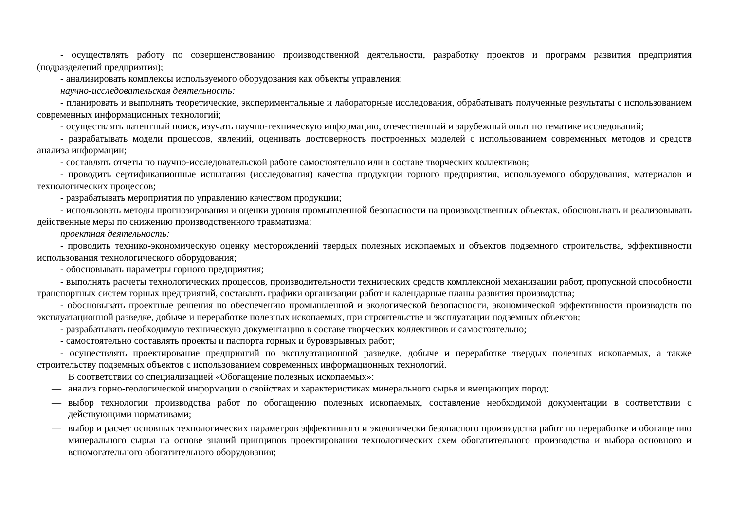- осуществлять работу по совершенствованию производственной деятельности, разработку проектов и программ развития предприятия (подразделений предприятия);
- анализировать комплексы используемого оборудования как объекты управления;
научно-исследовательская деятельность:
- планировать и выполнять теоретические, экспериментальные и лабораторные исследования, обрабатывать полученные результаты с использованием современных информационных технологий;
- осуществлять патентный поиск, изучать научно-техническую информацию, отечественный и зарубежный опыт по тематике исследований;
- разрабатывать модели процессов, явлений, оценивать достоверность построенных моделей с использованием современных методов и средств анализа информации;
- составлять отчеты по научно-исследовательской работе самостоятельно или в составе творческих коллективов;
- проводить сертификационные испытания (исследования) качества продукции горного предприятия, используемого оборудования, материалов и технологических процессов;
- разрабатывать мероприятия по управлению качеством продукции;
- использовать методы прогнозирования и оценки уровня промышленной безопасности на производственных объектах, обосновывать и реализовывать действенные меры по снижению производственного травматизма;
проектная деятельность:
- проводить технико-экономическую оценку месторождений твердых полезных ископаемых и объектов подземного строительства, эффективности использования технологического оборудования;
- обосновывать параметры горного предприятия;
- выполнять расчеты технологических процессов, производительности технических средств комплексной механизации работ, пропускной способности транспортных систем горных предприятий, составлять графики организации работ и календарные планы развития производства;
- обосновывать проектные решения по обеспечению промышленной и экологической безопасности, экономической эффективности производств по эксплуатационной разведке, добыче и переработке полезных ископаемых, при строительстве и эксплуатации подземных объектов;
- разрабатывать необходимую техническую документацию в составе творческих коллективов и самостоятельно;
- самостоятельно составлять проекты и паспорта горных и буровзрывных работ;
- осуществлять проектирование предприятий по эксплуатационной разведке, добыче и переработке твердых полезных ископаемых, а также строительству подземных объектов с использованием современных информационных технологий.
В соответствии со специализацией «Обогащение полезных ископаемых»:
— анализ горно-геологической информации о свойствах и характеристиках минерального сырья и вмещающих пород;
— выбор технологии производства работ по обогащению полезных ископаемых, составление необходимой документации в соответствии с действующими нормативами;
— выбор и расчет основных технологических параметров эффективного и экологически безопасного производства работ по переработке и обогащению минерального сырья на основе знаний принципов проектирования технологических схем обогатительного производства и выбора основного и вспомогательного обогатительного оборудования;